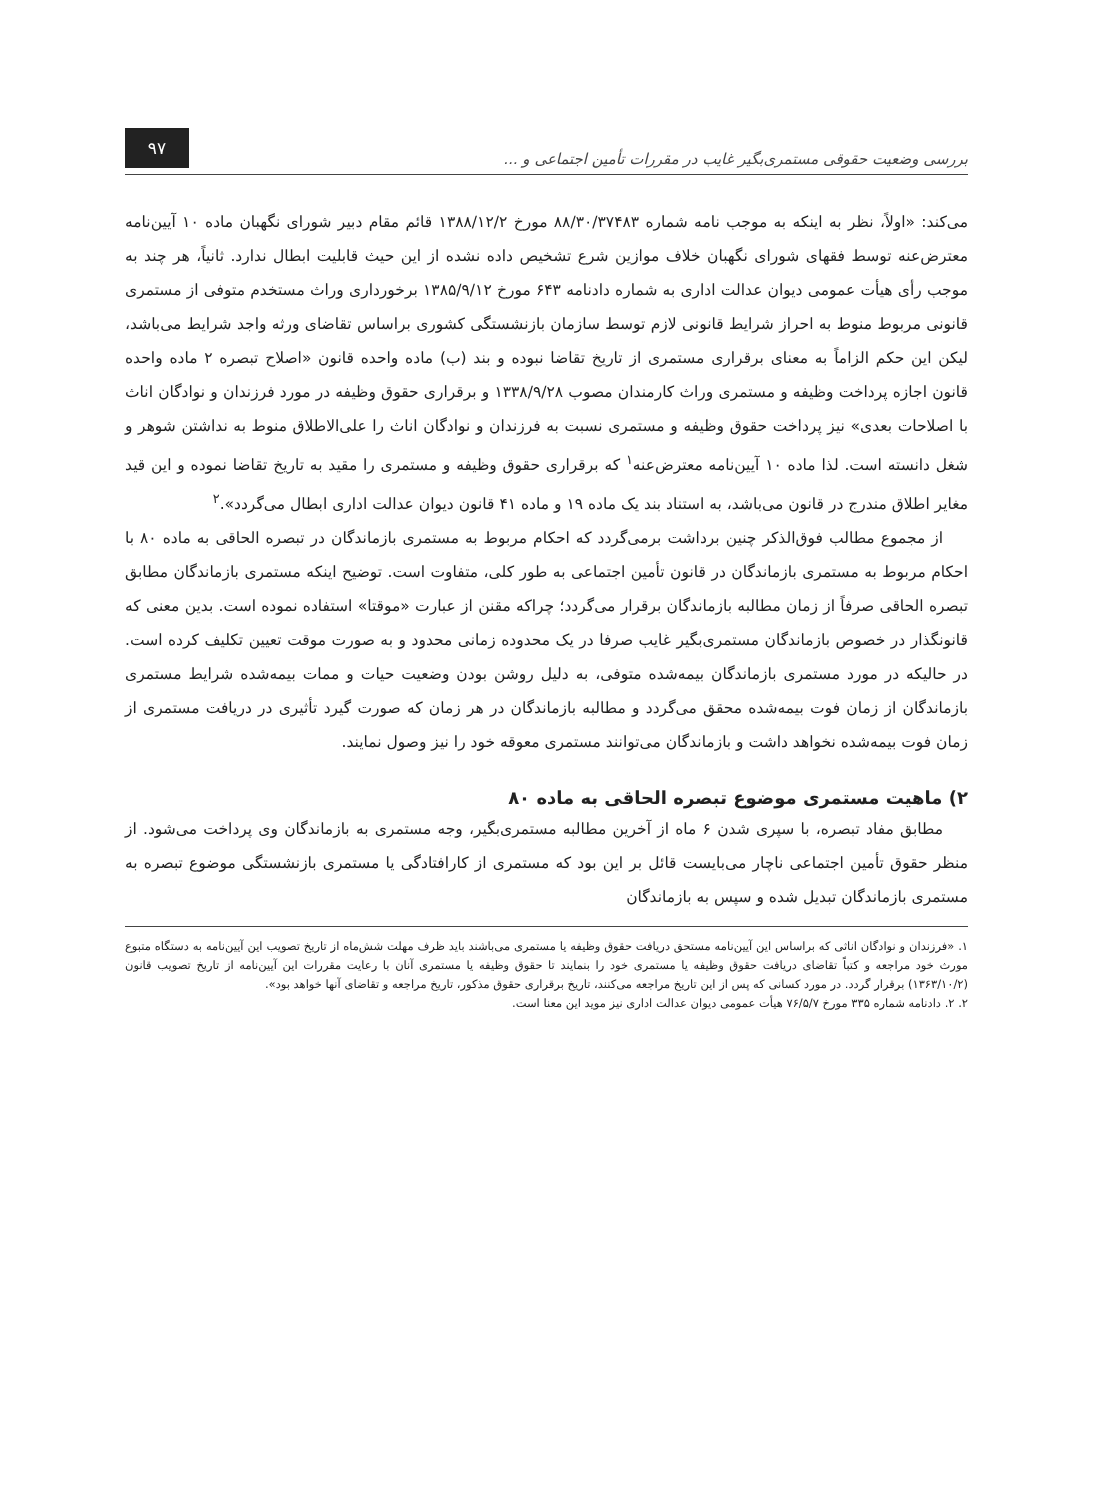بررسی وضعیت حقوقی مستمری‌بگیر غایب در مقررات تأمین اجتماعی و ... ۹۷
می‌کند: «اولاً، نظر به اینکه به موجب نامه شماره ۸۸/۳۰/۳۷۴۸۳ مورخ ۱۳۸۸/۱۲/۲ قائم مقام دبیر شورای نگهبان ماده ۱۰ آیین‌نامه معترض‌عنه توسط فقهای شورای نگهبان خلاف موازین شرع تشخیص داده نشده از این حیث قابلیت ابطال ندارد. ثانیاً، هر چند به موجب رأی هیأت عمومی دیوان عدالت اداری به شماره دادنامه ۶۴۳ مورخ ۱۳۸۵/۹/۱۲ برخورداری وراث مستخدم متوفی از مستمری قانونی مربوط منوط به احراز شرایط قانونی لازم توسط سازمان بازنشستگی کشوری براساس تقاضای ورثه واجد شرایط می‌باشد، لیکن این حکم الزاماً به معنای برقراری مستمری از تاریخ تقاضا نبوده و بند (ب) ماده واحده قانون «اصلاح تبصره ۲ ماده واحده قانون اجازه پرداخت وظیفه و مستمری وراث کارمندان مصوب ۱۳۳۸/۹/۲۸ و برقراری حقوق وظیفه در مورد فرزندان و نوادگان اناث با اصلاحات بعدی» نیز پرداخت حقوق وظیفه و مستمری نسبت به فرزندان و نوادگان اناث را علی‌الاطلاق منوط به نداشتن شوهر و شغل دانسته است. لذا ماده ۱۰ آیین‌نامه معترض‌عنه<sup>۱</sup> که برقراری حقوق وظیفه و مستمری را مقید به تاریخ تقاضا نموده و این قید مغایر اطلاق مندرج در قانون می‌باشد، به استناد بند یک ماده ۱۹ و ماده ۴۱ قانون دیوان عدالت اداری ابطال می‌گردد».<sup>۲</sup>
از مجموع مطالب فوق‌الذکر چنین برداشت برمی‌گردد که احکام مربوط به مستمری بازماندگان در تبصره الحاقی به ماده ۸۰ با احکام مربوط به مستمری بازماندگان در قانون تأمین اجتماعی به طور کلی، متفاوت است. توضیح اینکه مستمری بازماندگان مطابق تبصره الحاقی صرفاً از زمان مطالبه بازماندگان برقرار می‌گردد؛ چراکه مقنن از عبارت «موقتا» استفاده نموده است. بدین معنی که قانونگذار در خصوص بازماندگان مستمری‌بگیر غایب صرفا در یک محدوده زمانی محدود و به صورت موقت تعیین تکلیف کرده است. در حالیکه در مورد مستمری بازماندگان بیمه‌شده متوفی، به دلیل روشن بودن وضعیت حیات و ممات بیمه‌شده شرایط مستمری بازماندگان از زمان فوت بیمه‌شده محقق می‌گردد و مطالبه بازماندگان در هر زمان که صورت گیرد تأثیری در دریافت مستمری از زمان فوت بیمه‌شده نخواهد داشت و بازماندگان می‌توانند مستمری معوقه خود را نیز وصول نمایند.
۲) ماهیت مستمری موضوع تبصره الحاقی به ماده ۸۰
مطابق مفاد تبصره، با سپری شدن ۶ ماه از آخرین مطالبه مستمری‌بگیر، وجه مستمری به بازماندگان وی پرداخت می‌شود. از منظر حقوق تأمین اجتماعی ناچار می‌بایست قائل بر این بود که مستمری از کارافتادگی یا مستمری بازنشستگی موضوع تبصره به مستمری بازماندگان تبدیل شده و سپس به بازماندگان
۱. «فرزندان و نوادگان اناثی که براساس این آیین‌نامه مستحق دریافت حقوق وظیفه یا مستمری می‌باشند باید ظرف مهلت شش‌ماه از تاریخ تصویب این آیین‌نامه به دستگاه متبوع مورث خود مراجعه و کتباً تقاضای دریافت حقوق وظیفه یا مستمری خود را بنمایند تا حقوق وظیفه یا مستمری آنان با رعایت مقررات این آیین‌نامه از تاریخ تصویب قانون (۱۳۶۳/۱۰/۲) برقرار گردد. در مورد کسانی که پس از این تاریخ مراجعه می‌کنند، تاریخ برقراری حقوق مذکور، تاریخ مراجعه و تقاضای آنها خواهد بود».
۲. ۲. دادنامه شماره ۳۳۵ مورخ ۷۶/۵/۷ هیأت عمومی دیوان عدالت اداری نیز موید این معنا است.